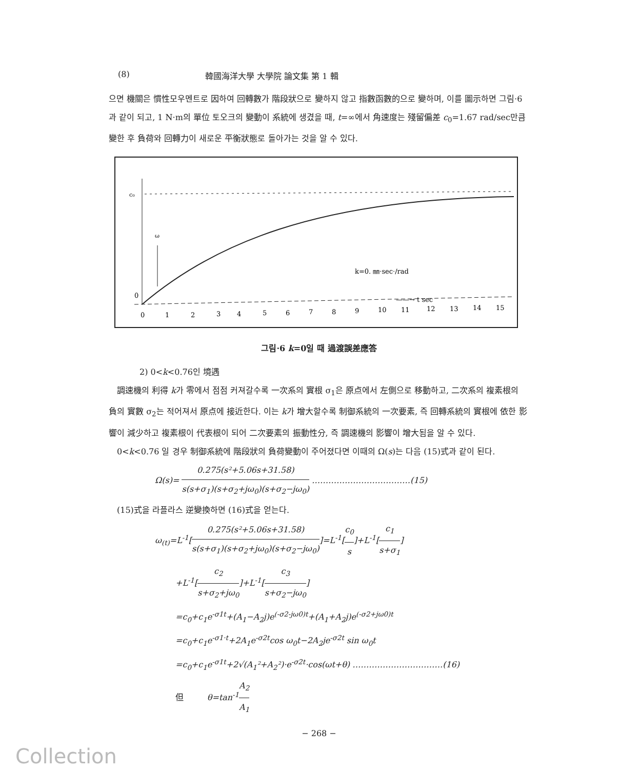(8) 韓國海洋大學 大學院 論文集 第 1 輯
으면 機關은 慣性모우멘트로 因하여 回轉數가 階段狀으로 變하지 않고 指數函數的으로 變하며, 이를 圖示하면 그림·6과 같이 되고, 1 N·m의 單位 토오크의 變動이 系統에 생겼을 때, t=∞에서 角速度는 殘留偏差 c<sub>0</sub>=1.67 rad/sec만큼 變한 후 負荷와 回轉力이 새로운 平衡狀態로 돌아가는 것을 알 수 있다.
c₀
ω
0
k=0. ㎜·sec·/rad
——→ t sec
0
1
2
3
4
5
6
7
8
9
10
11
12
13
14
15
그림·6 k=0일 때 過渡誤差應答
2) 0<k<0.76인 境遇
　調速機의 利得 k가 零에서 점점 커져갈수록 一次系의 實根 σ<sub>1</sub>은 原点에서 左側으로 移動하고, 二次系의 複素根의 負의 實數 σ<sub>2</sub>는 적어져서 原点에 接近한다. 이는 k가 增大할수록 制御系統의 一次要素, 즉 回轉系統의 實根에 依한 影響이 減少하고 複素根이 代表根이 되어 二次要素의 振動性分, 즉 調速機의 影響이 增大됨을 알 수 있다.
　0<k<0.76 일 경우 制御系統에 階段狀의 負荷變動이 주어졌다면 이때의 Ω(s)는 다음 (15)式과 같이 된다.
Ω(s)= 0.275(s²+5.06s+31.58) s(s+σ<sub>1</sub>)(s+σ<sub>2</sub>+jω<sub>0</sub>)(s+σ<sub>2</sub>−jω<sub>0</sub>) ………………………………(15)
　(15)式을 라플라스 逆變換하면 (16)式을 얻는다.
ω<sub>(t)</sub>=L<sup>-1</sup>[0.275(s²+5.06s+31.58) s(s+σ<sub>1</sub>)(s+σ<sub>2</sub>+jω<sub>0</sub>)(s+σ<sub>2</sub>−jω<sub>0</sub>)]=L<sup>-1</sup>[c<sub>0</sub> s]+L<sup>-1</sup>[c<sub>1</sub> s+σ<sub>1</sub>]
+L<sup>-1</sup>[c<sub>2</sub> s+σ<sub>2</sub>+jω<sub>0</sub>]+L<sup>-1</sup>[c<sub>3</sub> s+σ<sub>2</sub>−jω<sub>0</sub>]
=c<sub>0</sub>+c<sub>1</sub>e<sup>-σ1t</sup>+(A<sub>1</sub>−A<sub>2</sub>j)e<sup>(-σ2-jω0)t</sup>+(A<sub>1</sub>+A<sub>2</sub>j)e<sup>(-σ2+jω0)t</sup>
=c<sub>0</sub>+c<sub>1</sub>e<sup>-σ1·t</sup>+2A<sub>1</sub>e<sup>-σ2t</sup>cos ω<sub>0</sub>t−2A<sub>2</sub>je<sup>-σ2t</sup> sin ω<sub>0</sub>t
=c<sub>0</sub>+c<sub>1</sub>e<sup>-σ1t</sup>+2√(A<sub>1</sub>²+A<sub>2</sub>²)·e<sup>-σ2t</sup>·cos(ωt+θ) ……………………………(16)
但 θ=tan<sup>-1</sup>A<sub>2</sub> A<sub>1</sub>
− 268 −
Collection